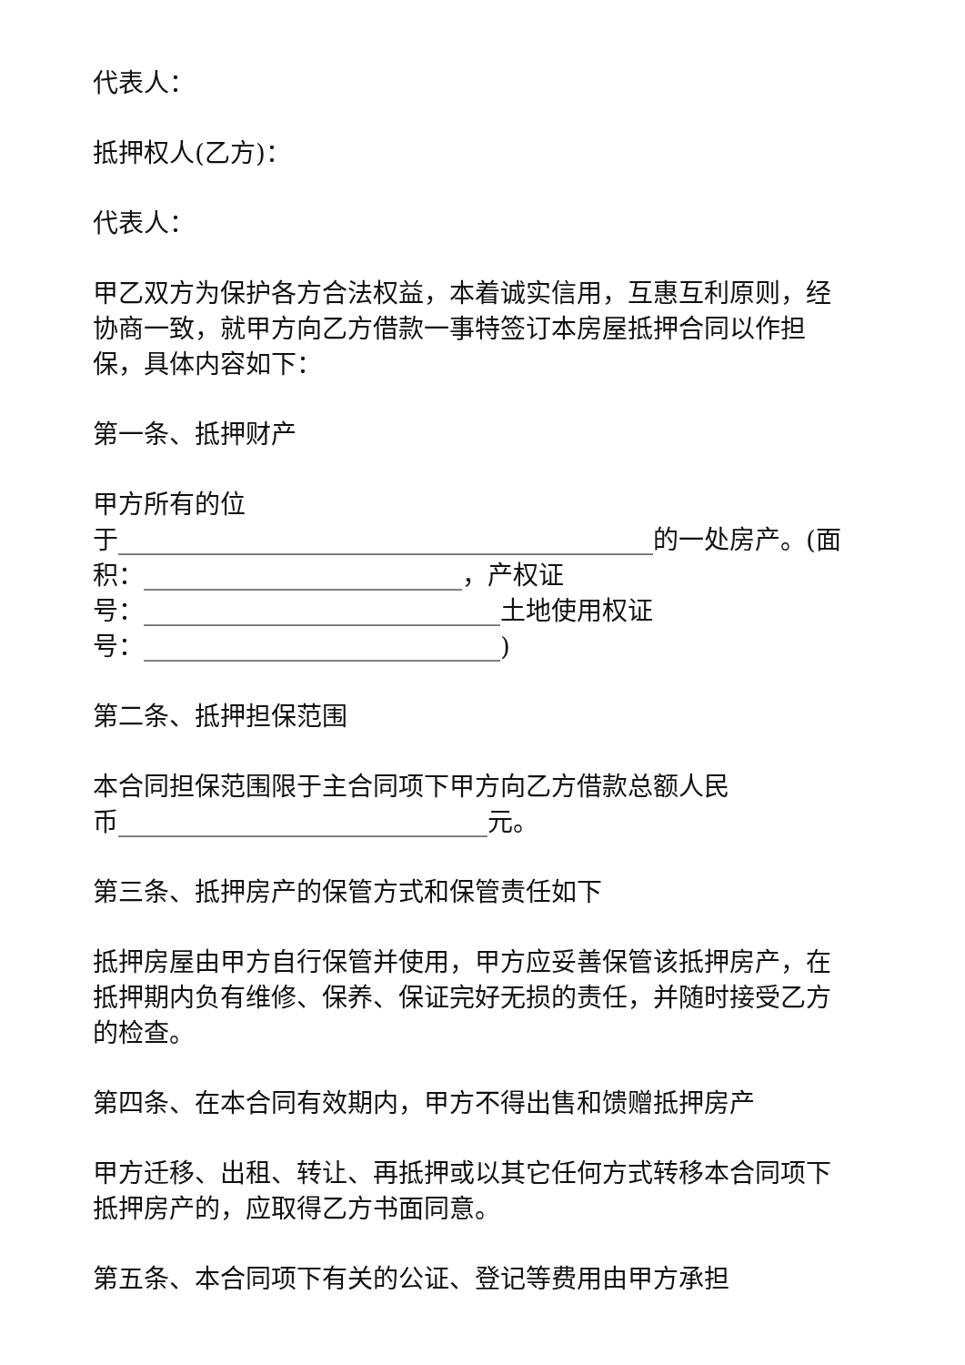代表人：
抵押权人(乙方)：
代表人：
甲乙双方为保护各方合法权益，本着诚实信用，互惠互利原则，经协商一致，就甲方向乙方借款一事特签订本房屋抵押合同以作担保，具体内容如下：
第一条、抵押财产
甲方所有的位
于__________________________________________的一处房产。(面积：_________________________，产权证
号：____________________________土地使用权证
号：____________________________)
第二条、抵押担保范围
本合同担保范围限于主合同项下甲方向乙方借款总额人民
币_____________________________元。
第三条、抵押房产的保管方式和保管责任如下
抵押房屋由甲方自行保管并使用，甲方应妥善保管该抵押房产，在抵押期内负有维修、保养、保证完好无损的责任，并随时接受乙方的检查。
第四条、在本合同有效期内，甲方不得出售和馈赠抵押房产
甲方迁移、出租、转让、再抵押或以其它任何方式转移本合同项下抵押房产的，应取得乙方书面同意。
第五条、本合同项下有关的公证、登记等费用由甲方承担